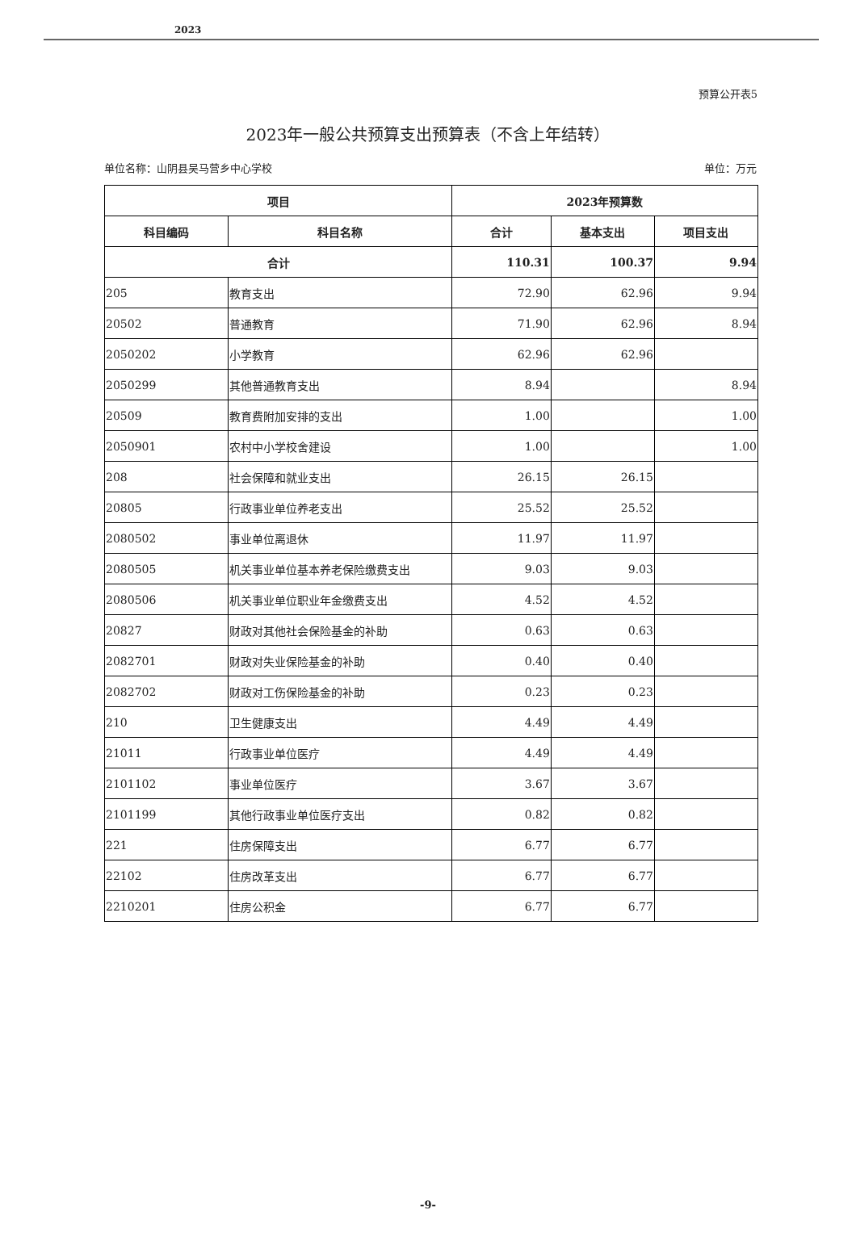2023
预算公开表5
2023年一般公共预算支出预算表（不含上年结转）
单位名称：山阴县吴马营乡中心学校 单位：万元
| 项目 | | 2023年预算数 | | |
| --- | --- | --- | --- | --- |
| 科目编码 | 科目名称 | 合计 | 基本支出 | 项目支出 |
| 合计 | | 110.31 | 100.37 | 9.94 |
| 205 | 教育支出 | 72.90 | 62.96 | 9.94 |
| 20502 | 普通教育 | 71.90 | 62.96 | 8.94 |
| 2050202 | 小学教育 | 62.96 | 62.96 | |
| 2050299 | 其他普通教育支出 | 8.94 | | 8.94 |
| 20509 | 教育费附加安排的支出 | 1.00 | | 1.00 |
| 2050901 | 农村中小学校舍建设 | 1.00 | | 1.00 |
| 208 | 社会保障和就业支出 | 26.15 | 26.15 | |
| 20805 | 行政事业单位养老支出 | 25.52 | 25.52 | |
| 2080502 | 事业单位离退休 | 11.97 | 11.97 | |
| 2080505 | 机关事业单位基本养老保险缴费支出 | 9.03 | 9.03 | |
| 2080506 | 机关事业单位职业年金缴费支出 | 4.52 | 4.52 | |
| 20827 | 财政对其他社会保险基金的补助 | 0.63 | 0.63 | |
| 2082701 | 财政对失业保险基金的补助 | 0.40 | 0.40 | |
| 2082702 | 财政对工伤保险基金的补助 | 0.23 | 0.23 | |
| 210 | 卫生健康支出 | 4.49 | 4.49 | |
| 21011 | 行政事业单位医疗 | 4.49 | 4.49 | |
| 2101102 | 事业单位医疗 | 3.67 | 3.67 | |
| 2101199 | 其他行政事业单位医疗支出 | 0.82 | 0.82 | |
| 221 | 住房保障支出 | 6.77 | 6.77 | |
| 22102 | 住房改革支出 | 6.77 | 6.77 | |
| 2210201 | 住房公积金 | 6.77 | 6.77 | |
-9-